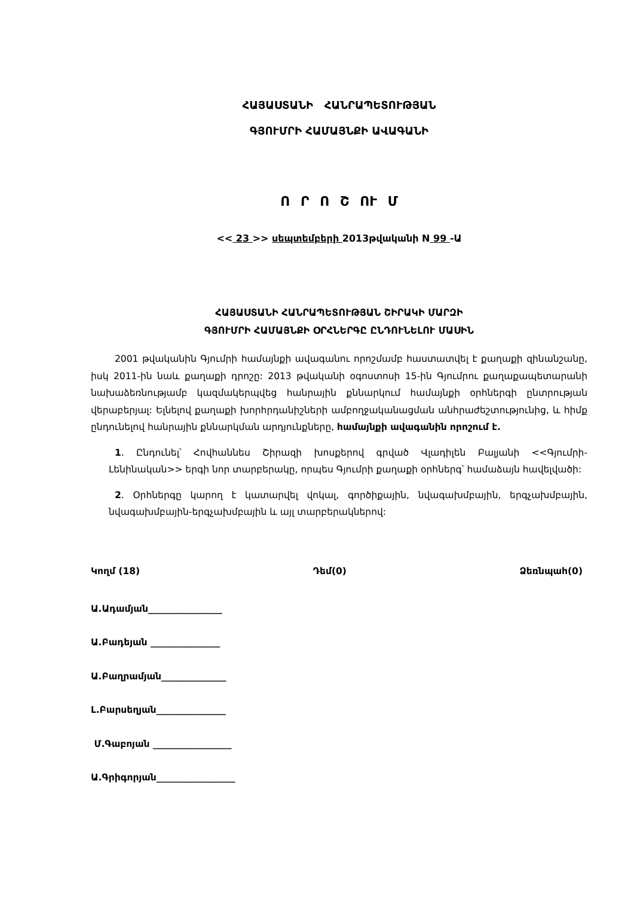ՀԱՅԱՍՏԱՆԻ ՀԱՆՐԱՊԵՏՈՒԹՅԱՆ
ԳՅՈՒՄՐԻ ՀԱՄԱՅՆՔԻ ԱՎԱԳԱՆԻ
Ո Ր Ո Շ ՈՒ Մ
<< 23 >> սեպտեմբերի 2013թվականի N 99 -Ա
ՀԱՅԱՍՏԱՆԻ ՀԱՆՐԱՊԵՏՈՒԹՅԱՆ ՇԻՐԱԿԻ ՄԱՐԶԻ
ԳՅՈՒՄՐԻ ՀԱՄԱՅՆՔԻ ՕՐՀՆԵՐԳԸ ԸՆԴՈՒՆԵԼՈՒ ՄԱՍԻՆ
2001 թվականին Գյումրի համայնքի ավագանու որոշմամբ հաստատվել է քաղաքի զինանշանը, իսկ 2011-ին նաև քաղաքի դրոշը: 2013 թվականի օգոստոսի 15-ին Գյումրու քաղաքապետարանի նախաձեռնությամբ կազմակերպվեց հանրային քննարկում համայնքի օրհներգի ընտրության վերաբերյալ: Ելնելով քաղաքի խորհրդանիշների ամբողջականացման անհրաժեշտությունից, և հիմք ընդունելով հանրային քննարկման արդյունքները, համայնքի ավագանին որոշում է.
1. Ընդունել՝ Հովհաննես Շիրազի խոսքերով գրված Վլադիլեն Բալյանի <<Գյումրի-Լենինական>> երգի նոր տարբերակը, որպես Գյումրի քաղաքի օրհներգ՝ համաձայն հավելվածի:
2. Օրհներգը կարող է կատարվել վոկալ, գործիքային, նվագախմբային, երգչախմբային, նվագախմբային-երգչախմբային և այլ տարբերակներով:
Կողմ (18) Դեմ(0) Ձեռնպահ(0)
Ա.Ադամյան________________
Ա.Բադեյան _______________
Ա.Բաղրամյան______________
Լ.Բարսեղյան_______________
Մ.Գաբոյան _________________
Ա.Գրիգորյան_________________